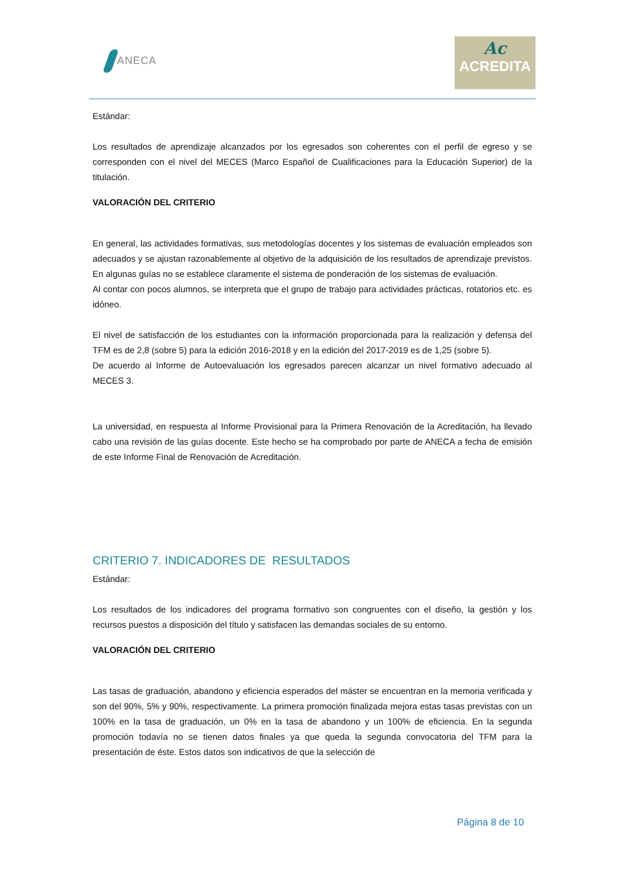ANECA
Ac
ACREDITA
Estándar:
Los resultados de aprendizaje alcanzados por los egresados son coherentes con el perfil de egreso y se corresponden con el nivel del MECES (Marco Español de Cualificaciones para la Educación Superior) de la titulación.
VALORACIÓN DEL CRITERIO
En general, las actividades formativas, sus metodologías docentes y los sistemas de evaluación empleados son adecuados y se ajustan razonablemente al objetivo de la adquisición de los resultados de aprendizaje previstos. En algunas guías no se establece claramente el sistema de ponderación de los sistemas de evaluación.
Al contar con pocos alumnos, se interpreta que el grupo de trabajo para actividades prácticas, rotatorios etc. es idóneo.
El nivel de satisfacción de los estudiantes con la información proporcionada para la realización y defensa del TFM es de 2,8 (sobre 5) para la edición 2016-2018 y en la edición del 2017-2019 es de 1,25 (sobre 5).
De acuerdo al Informe de Autoevaluación los egresados parecen alcanzar un nivel formativo adecuado al MECES 3.
La universidad, en respuesta al Informe Provisional para la Primera Renovación de la Acreditación, ha llevado cabo una revisión de las guías docente. Este hecho se ha comprobado por parte de ANECA a fecha de emisión de este Informe Final de Renovación de Acreditación.
CRITERIO 7. INDICADORES DE RESULTADOS
Estándar:
Los resultados de los indicadores del programa formativo son congruentes con el diseño, la gestión y los recursos puestos a disposición del título y satisfacen las demandas sociales de su entorno.
VALORACIÓN DEL CRITERIO
Las tasas de graduación, abandono y eficiencia esperados del máster se encuentran en la memoria verificada y son del 90%, 5% y 90%, respectivamente. La primera promoción finalizada mejora estas tasas previstas con un 100% en la tasa de graduación, un 0% en la tasa de abandono y un 100% de eficiencia. En la segunda promoción todavía no se tienen datos finales ya que queda la segunda convocatoria del TFM para la presentación de éste. Estos datos son indicativos de que la selección de
Página 8 de 10